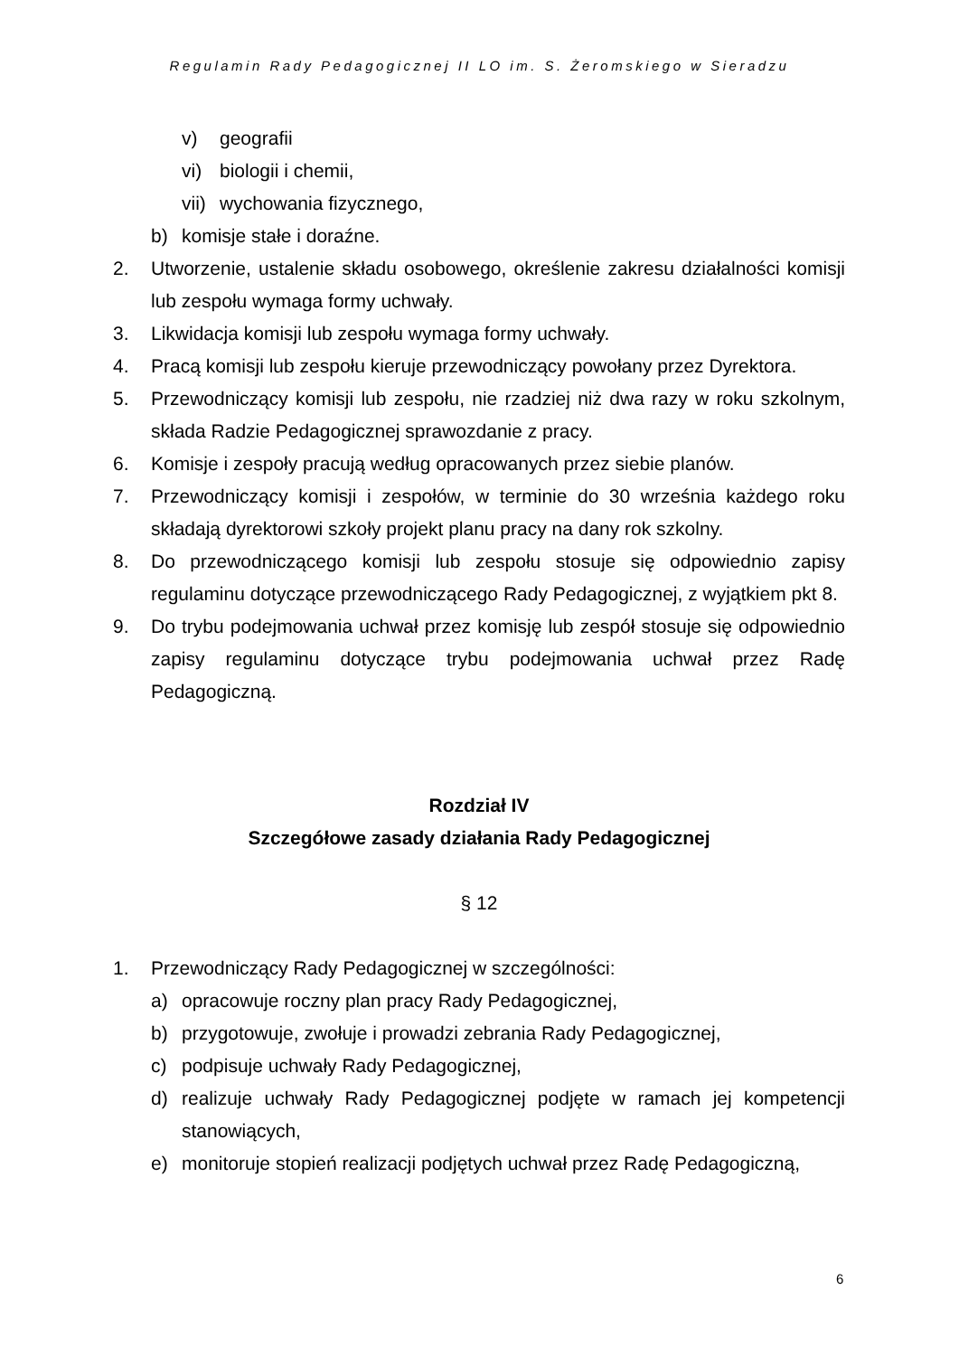Regulamin Rady Pedagogicznej II LO im. S. Żeromskiego w Sieradzu
v) geografii
vi) biologii i chemii,
vii) wychowania fizycznego,
b) komisje stałe i doraźne.
2. Utworzenie, ustalenie składu osobowego, określenie zakresu działalności komisji lub zespołu wymaga formy uchwały.
3. Likwidacja komisji lub zespołu wymaga formy uchwały.
4. Pracą komisji lub zespołu kieruje przewodniczący powołany przez Dyrektora.
5. Przewodniczący komisji lub zespołu, nie rzadziej niż dwa razy w roku szkolnym, składa Radzie Pedagogicznej sprawozdanie z pracy.
6. Komisje i zespoły pracują według opracowanych przez siebie planów.
7. Przewodniczący komisji i zespołów, w terminie do 30 września każdego roku składają dyrektorowi szkoły projekt planu pracy na dany rok szkolny.
8. Do przewodniczącego komisji lub zespołu stosuje się odpowiednio zapisy regulaminu dotyczące przewodniczącego Rady Pedagogicznej, z wyjątkiem pkt 8.
9. Do trybu podejmowania uchwał przez komisję lub zespół stosuje się odpowiednio zapisy regulaminu dotyczące trybu podejmowania uchwał przez Radę Pedagogiczną.
Rozdział IV
Szczegółowe zasady działania Rady Pedagogicznej
§ 12
1. Przewodniczący Rady Pedagogicznej w szczególności:
a) opracowuje roczny plan pracy Rady Pedagogicznej,
b) przygotowuje, zwołuje i prowadzi zebrania Rady Pedagogicznej,
c) podpisuje uchwały Rady Pedagogicznej,
d) realizuje uchwały Rady Pedagogicznej podjęte w ramach jej kompetencji stanowiących,
e) monitoruje stopień realizacji podjętych uchwał przez Radę Pedagogiczną,
6